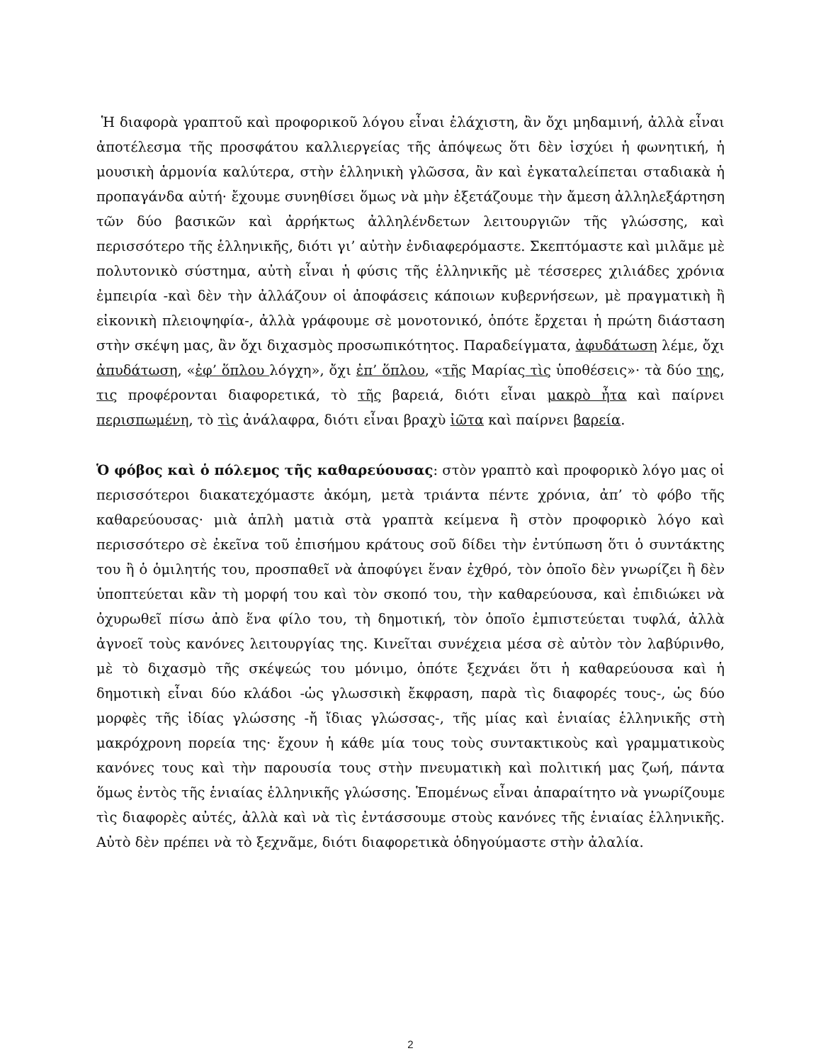Ἡ διαφορὰ γραπτοῦ καὶ προφορικοῦ λόγου εἶναι ἐλάχιστη, ἂν ὄχι μηδαμινή, ἀλλὰ εἶναι ἀποτέλεσμα τῆς προσφάτου καλλιεργείας τῆς ἀπόψεως ὅτι δὲν ἰσχύει ἡ φωνητική, ἡ μουσικὴ ἁρμονία καλύτερα, στὴν ἑλληνικὴ γλῶσσα, ἂν καὶ ἐγκαταλείπεται σταδιακὰ ἡ προπαγάνδα αὐτή· ἔχουμε συνηθίσει ὅμως νὰ μὴν ἐξετάζουμε τὴν ἄμεση ἀλληλεξάρτηση τῶν δύο βασικῶν καὶ ἀρρήκτως ἀλληλένδετων λειτουργιῶν τῆς γλώσσης, καὶ περισσότερο τῆς ἑλληνικῆς, διότι γι’ αὐτὴν ἐνδιαφερόμαστε. Σκεπτόμαστε καὶ μιλᾶμε μὲ πολυτονικὸ σύστημα, αὐτὴ εἶναι ἡ φύσις τῆς ἑλληνικῆς μὲ τέσσερες χιλιάδες χρόνια ἐμπειρία -καὶ δὲν τὴν ἀλλάζουν οἱ ἀποφάσεις κάποιων κυβερνήσεων, μὲ πραγματικὴ ἢ εἰκονικὴ πλειοψηφία-, ἀλλὰ γράφουμε σὲ μονοτονικό, ὁπότε ἔρχεται ἡ πρώτη διάσταση στὴν σκέψη μας, ἂν ὄχι διχασμὸς προσωπικότητος. Παραδείγματα, ἀφυδάτωση λέμε, ὄχι ἀπυδάτωση, «ἐφ’ ὅπλου λόγχη», ὄχι ἐπ’ ὅπλου, «τῆς Μαρίας τὶς ὑποθέσεις»· τὰ δύο της, τις προφέρονται διαφορετικά, τὸ τῆς βαρειά, διότι εἶναι μακρὸ ἦτα καὶ παίρνει περισπωμένη, τὸ τὶς ἀνάλαφρα, διότι εἶναι βραχὺ ἰῶτα καὶ παίρνει βαρεία.
Ὁ φόβος καὶ ὁ πόλεμος τῆς καθαρεύουσας: στὸν γραπτὸ καὶ προφορικὸ λόγο μας οἱ περισσότεροι διακατεχόμαστε ἀκόμη, μετὰ τριάντα πέντε χρόνια, ἀπ’ τὸ φόβο τῆς καθαρεύουσας· μιὰ ἁπλὴ ματιὰ στὰ γραπτὰ κείμενα ἢ στὸν προφορικὸ λόγο καὶ περισσότερο σὲ ἐκεῖνα τοῦ ἐπισήμου κράτους σοῦ δίδει τὴν ἐντύπωση ὅτι ὁ συντάκτης του ἢ ὁ ὁμιλητής του, προσπαθεῖ νὰ ἀποφύγει ἕναν ἐχθρό, τὸν ὁποῖο δὲν γνωρίζει ἢ δὲν ὑποπτεύεται κἂν τὴ μορφή του καὶ τὸν σκοπό του, τὴν καθαρεύουσα, καὶ ἐπιδιώκει νὰ ὀχυρωθεῖ πίσω ἀπὸ ἕνα φίλο του, τὴ δημοτική, τὸν ὁποῖο ἐμπιστεύεται τυφλά, ἀλλὰ ἀγνοεῖ τοὺς κανόνες λειτουργίας της. Κινεῖται συνέχεια μέσα σὲ αὐτὸν τὸν λαβύρινθο, μὲ τὸ διχασμὸ τῆς σκέψεώς του μόνιμο, ὁπότε ξεχνάει ὅτι ἡ καθαρεύουσα καὶ ἡ δημοτικὴ εἶναι δύο κλάδοι -ὡς γλωσσικὴ ἔκφραση, παρὰ τὶς διαφορές τους-, ὡς δύο μορφὲς τῆς ἰδίας γλώσσης -ἤ ἴδιας γλώσσας-, τῆς μίας καὶ ἑνιαίας ἑλληνικῆς στὴ μακρόχρονη πορεία της· ἔχουν ἡ κάθε μία τους τοὺς συντακτικοὺς καὶ γραμματικοὺς κανόνες τους καὶ τὴν παρουσία τους στὴν πνευματικὴ καὶ πολιτική μας ζωή, πάντα ὅμως ἐντὸς τῆς ἑνιαίας ἑλληνικῆς γλώσσης. Ἑπομένως εἶναι ἀπαραίτητο νὰ γνωρίζουμε τὶς διαφορὲς αὐτές, ἀλλὰ καὶ νὰ τὶς ἐντάσσουμε στοὺς κανόνες τῆς ἑνιαίας ἑλληνικῆς. Αὐτὸ δὲν πρέπει νὰ τὸ ξεχνᾶμε, διότι διαφορετικὰ ὁδηγούμαστε στὴν ἀλαλία.
2